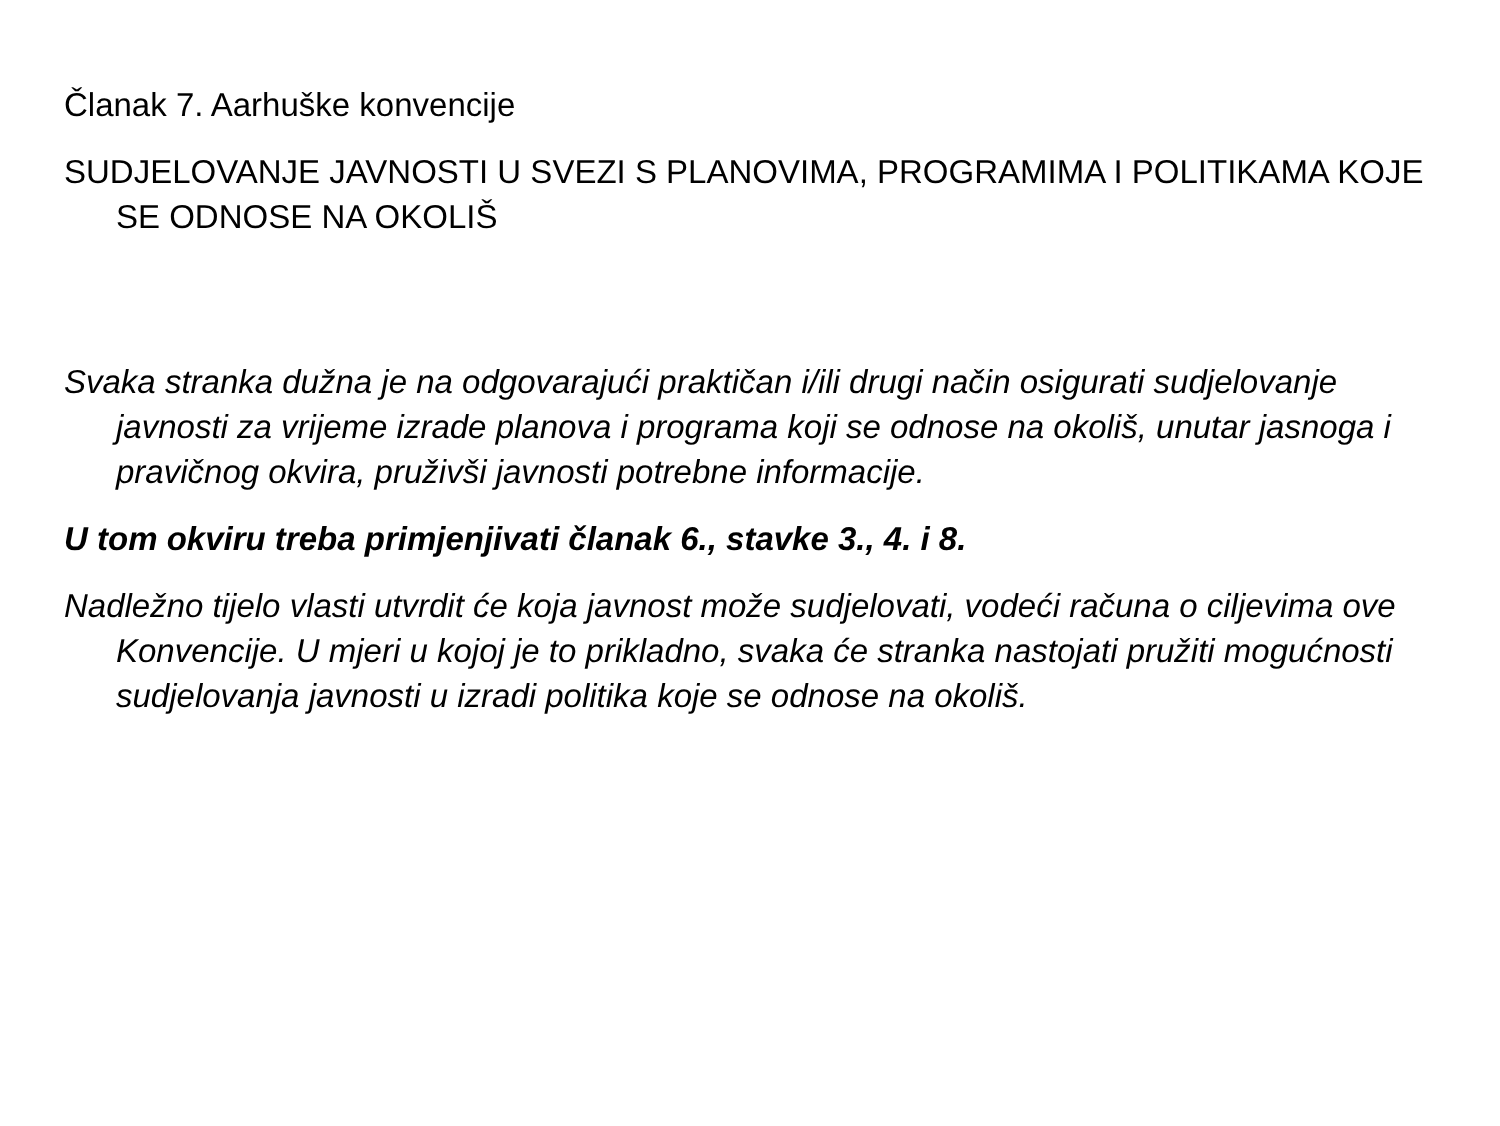Članak 7. Aarhuške konvencije
SUDJELOVANJE JAVNOSTI U SVEZI S PLANOVIMA, PROGRAMIMA I POLITIKAMA KOJE SE ODNOSE NA OKOLIŠ
Svaka stranka dužna je na odgovarajući praktičan i/ili drugi način osigurati sudjelovanje javnosti za vrijeme izrade planova i programa koji se odnose na okoliš, unutar jasnoga i pravičnog okvira, pruživši javnosti potrebne informacije.
U tom okviru treba primjenjivati članak 6., stavke 3., 4. i 8.
Nadležno tijelo vlasti utvrdit će koja javnost može sudjelovati, vodeći računa o ciljevima ove Konvencije. U mjeri u kojoj je to prikladno, svaka će stranka nastojati pružiti mogućnosti sudjelovanja javnosti u izradi politika koje se odnose na okoliš.